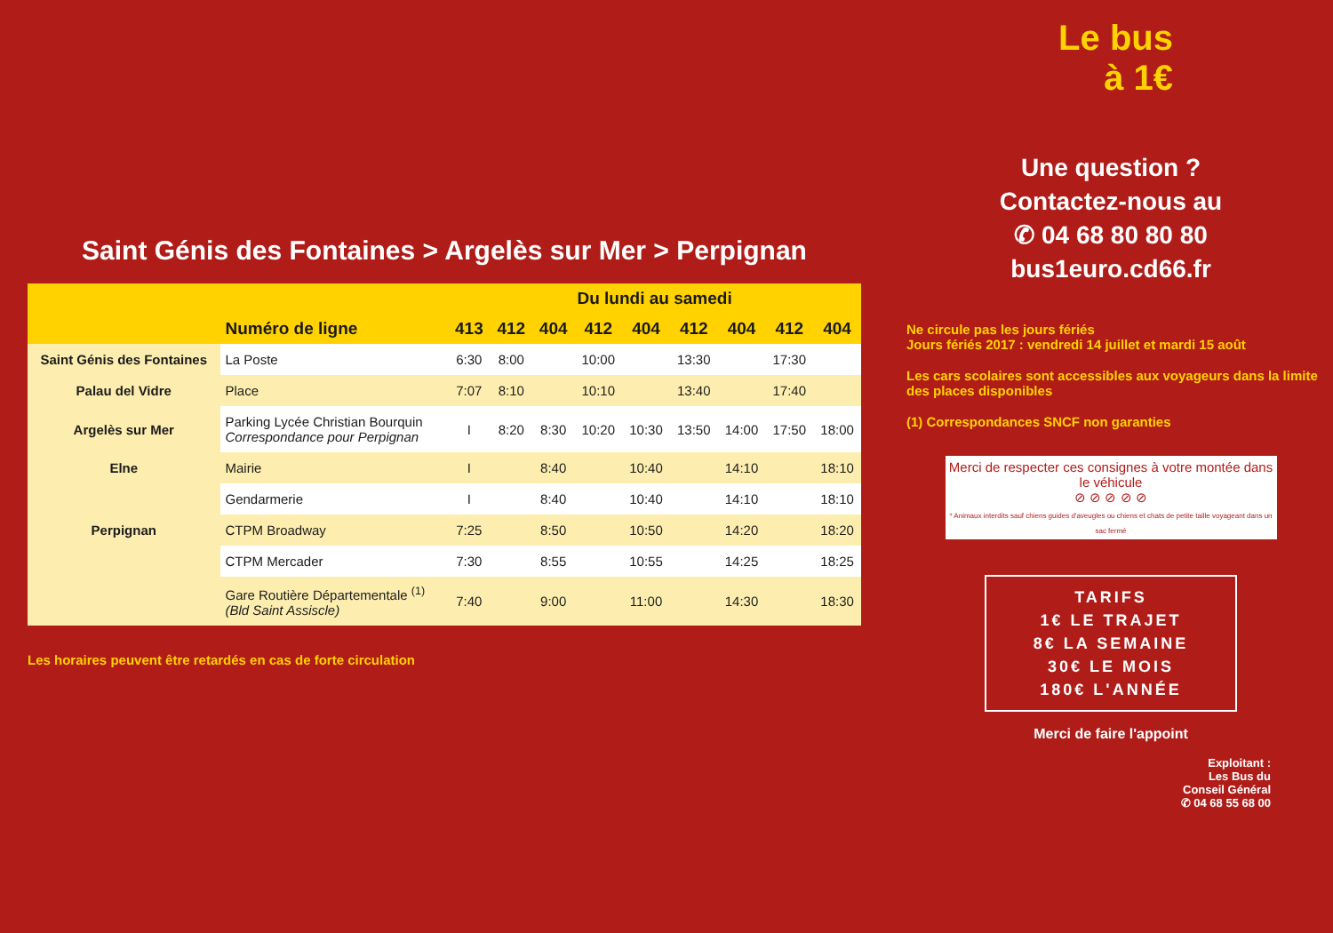Saint Génis des Fontaines > Argelès sur Mer > Perpignan
| | | Du lundi au samedi | | | | | | | | |
| --- | --- | --- | --- | --- | --- | --- | --- | --- | --- | --- |
| | Numéro de ligne | 413 | 412 | 404 | 412 | 404 | 412 | 404 | 412 | 404 |
| Saint Génis des Fontaines | La Poste | 6:30 | 8:00 | | 10:00 | | 13:30 | | 17:30 | |
| Palau del Vidre | Place | 7:07 | 8:10 | | 10:10 | | 13:40 | | 17:40 | |
| Argelès sur Mer | Parking Lycée Christian Bourquin Correspondance pour Perpignan | I | 8:20 | 8:30 | 10:20 | 10:30 | 13:50 | 14:00 | 17:50 | 18:00 |
| Elne | Mairie | I | | 8:40 | | 10:40 | | 14:10 | | 18:10 |
| | Gendarmerie | I | | 8:40 | | 10:40 | | 14:10 | | 18:10 |
| Perpignan | CTPM Broadway | 7:25 | | 8:50 | | 10:50 | | 14:20 | | 18:20 |
| | CTPM Mercader | 7:30 | | 8:55 | | 10:55 | | 14:25 | | 18:25 |
| | Gare Routière Départementale <sup>(1)</sup> (Bld Saint Assiscle) | 7:40 | | 9:00 | | 11:00 | | 14:30 | | 18:30 |
Les horaires peuvent être retardés en cas de forte circulation
Le bus
à 1€
Une question ?
Contactez-nous au
✆ 04 68 80 80 80
bus1euro.cd66.fr
Ne circule pas les jours fériés
Jours fériés 2017 : vendredi 14 juillet et mardi 15 août
Les cars scolaires sont accessibles aux voyageurs dans la limite des places disponibles
(1) Correspondances SNCF non garanties
Merci de respecter ces consignes à votre montée dans le véhicule
⊘ ⊘ ⊘ ⊘ ⊘
* Animaux interdits sauf chiens guides d'aveugles ou chiens et chats de petite taille voyageant dans un sac fermé
TARIFS
1€ LE TRAJET
8€ LA SEMAINE
30€ LE MOIS
180€ L'ANNÉE
Merci de faire l'appoint
Exploitant :
Les Bus du
Conseil Général
✆ 04 68 55 68 00